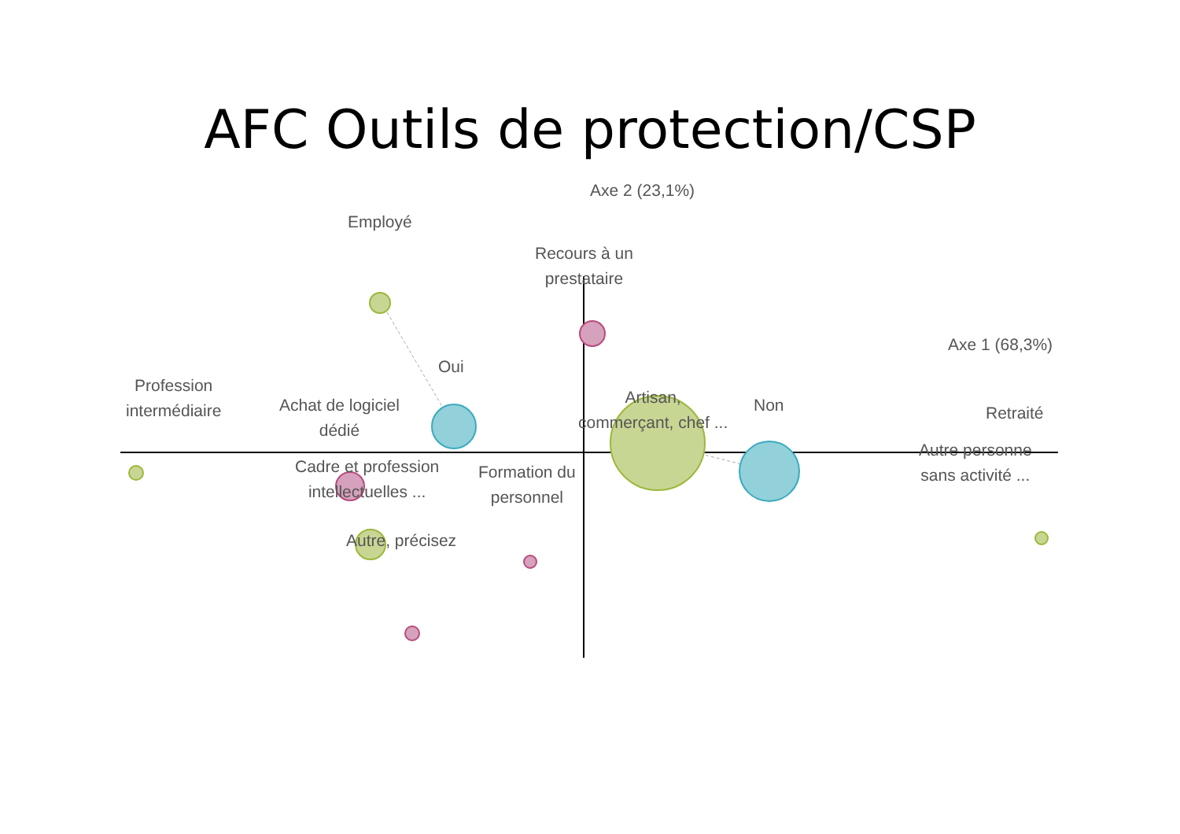AFC Outils de protection/CSP
Axe 2 (23,1%)
Employé
Recours à un
prestataire
Axe 1 (68,3%)
Oui
Profession
intermédiaire
Achat de logiciel
dédié
Artisan,
commerçant, chef ...
Non Retraité
Cadre et profession
intellectuelles ...
Formation du
personnel
Autre personne
sans activité ...
Autre, précisez